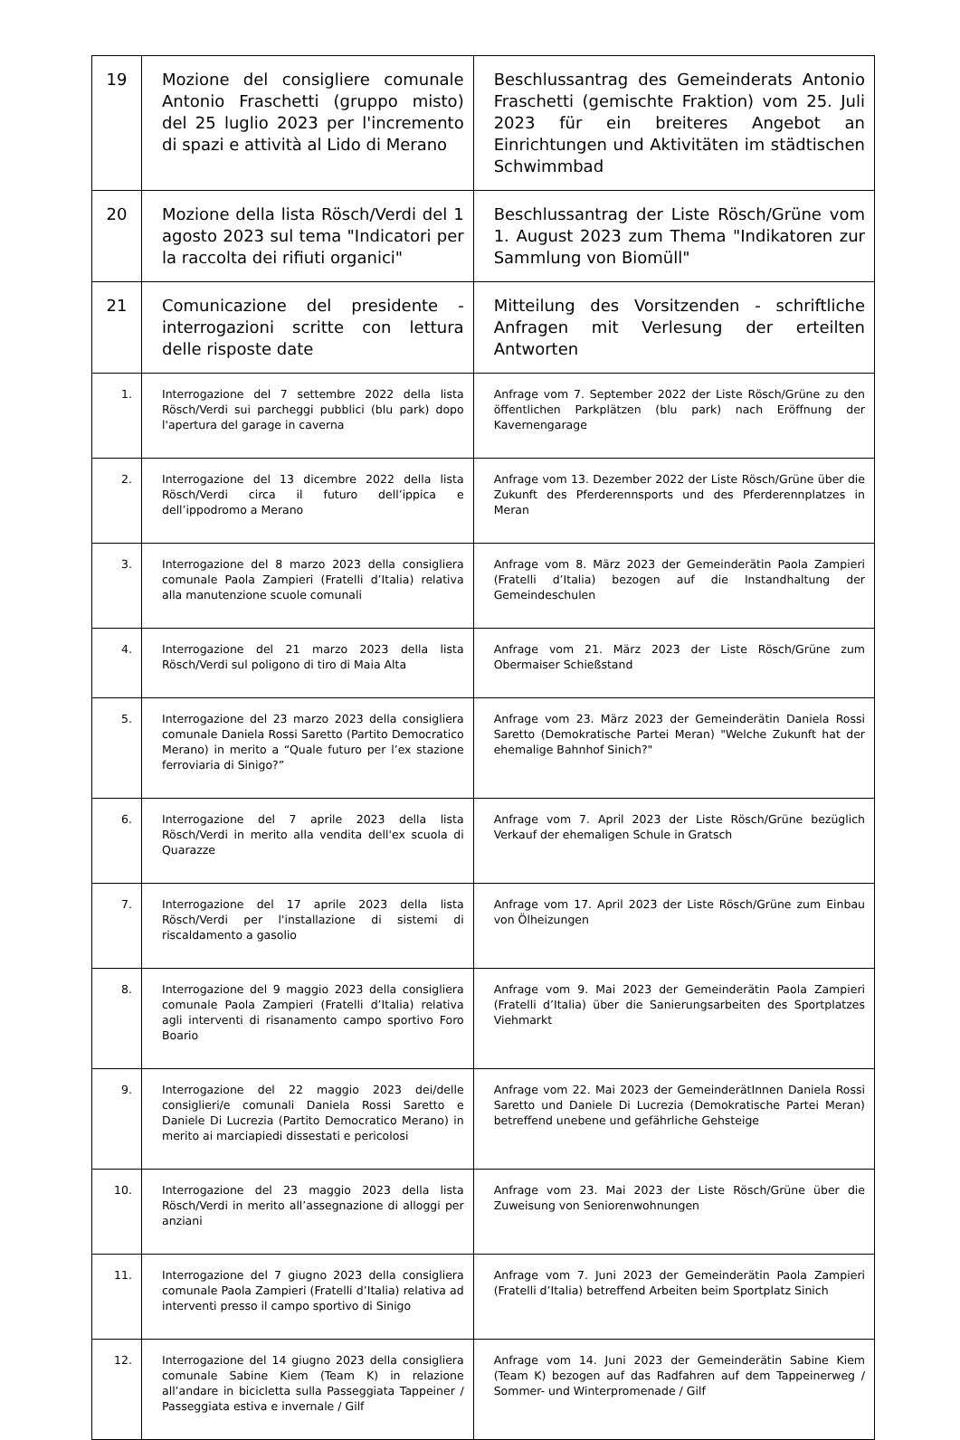| 19 | Mozione del consigliere comunale Antonio Fraschetti (gruppo misto) del 25 luglio 2023 per l'incremento di spazi e attività al Lido di Merano | Beschlussantrag des Gemeinderats Antonio Fraschetti (gemischte Fraktion) vom 25. Juli 2023 für ein breiteres Angebot an Einrichtungen und Aktivitäten im städtischen Schwimmbad |
| 20 | Mozione della lista Rösch/Verdi del 1 agosto 2023 sul tema "Indicatori per la raccolta dei rifiuti organici" | Beschlussantrag der Liste Rösch/Grüne vom 1. August 2023 zum Thema "Indikatoren zur Sammlung von Biomüll" |
| 21 | Comunicazione del presidente - interrogazioni scritte con lettura delle risposte date | Mitteilung des Vorsitzenden - schriftliche Anfragen mit Verlesung der erteilten Antworten |
| 1. | Interrogazione del 7 settembre 2022 della lista Rösch/Verdi sui parcheggi pubblici (blu park) dopo l'apertura del garage in caverna | Anfrage vom 7. September 2022 der Liste Rösch/Grüne zu den öffentlichen Parkplätzen (blu park) nach Eröffnung der Kavernengarage |
| 2. | Interrogazione del 13 dicembre 2022 della lista Rösch/Verdi circa il futuro dell’ippica e dell’ippodromo a Merano | Anfrage vom 13. Dezember 2022 der Liste Rösch/Grüne über die Zukunft des Pferderennsports und des Pferderennplatzes in Meran |
| 3. | Interrogazione del 8 marzo 2023 della consigliera comunale Paola Zampieri (Fratelli d’Italia) relativa alla manutenzione scuole comunali | Anfrage vom 8. März 2023 der Gemeinderätin Paola Zampieri (Fratelli d’Italia) bezogen auf die Instandhaltung der Gemeindeschulen |
| 4. | Interrogazione del 21 marzo 2023 della lista Rösch/Verdi sul poligono di tiro di Maia Alta | Anfrage vom 21. März 2023 der Liste Rösch/Grüne zum Obermaiser Schießstand |
| 5. | Interrogazione del 23 marzo 2023 della consigliera comunale Daniela Rossi Saretto (Partito Democratico Merano) in merito a “Quale futuro per l’ex stazione ferroviaria di Sinigo?” | Anfrage vom 23. März 2023 der Gemeinderätin Daniela Rossi Saretto (Demokratische Partei Meran) "Welche Zukunft hat der ehemalige Bahnhof Sinich?" |
| 6. | Interrogazione del 7 aprile 2023 della lista Rösch/Verdi in merito alla vendita dell'ex scuola di Quarazze | Anfrage vom 7. April 2023 der Liste Rösch/Grüne bezüglich Verkauf der ehemaligen Schule in Gratsch |
| 7. | Interrogazione del 17 aprile 2023 della lista Rösch/Verdi per l'installazione di sistemi di riscaldamento a gasolio | Anfrage vom 17. April 2023 der Liste Rösch/Grüne zum Einbau von Ölheizungen |
| 8. | Interrogazione del 9 maggio 2023 della consigliera comunale Paola Zampieri (Fratelli d’Italia) relativa agli interventi di risanamento campo sportivo Foro Boario | Anfrage vom 9. Mai 2023 der Gemeinderätin Paola Zampieri (Fratelli d’Italia) über die Sanierungsarbeiten des Sportplatzes Viehmarkt |
| 9. | Interrogazione del 22 maggio 2023 dei/delle consiglieri/e comunali Daniela Rossi Saretto e Daniele Di Lucrezia (Partito Democratico Merano) in merito ai marciapiedi dissestati e pericolosi | Anfrage vom 22. Mai 2023 der GemeinderätInnen Daniela Rossi Saretto und Daniele Di Lucrezia (Demokratische Partei Meran) betreffend unebene und gefährliche Gehsteige |
| 10. | Interrogazione del 23 maggio 2023 della lista Rösch/Verdi in merito all’assegnazione di alloggi per anziani | Anfrage vom 23. Mai 2023 der Liste Rösch/Grüne über die Zuweisung von Seniorenwohnungen |
| 11. | Interrogazione del 7 giugno 2023 della consigliera comunale Paola Zampieri (Fratelli d’Italia) relativa ad interventi presso il campo sportivo di Sinigo | Anfrage vom 7. Juni 2023 der Gemeinderätin Paola Zampieri (Fratelli d’Italia) betreffend Arbeiten beim Sportplatz Sinich |
| 12. | Interrogazione del 14 giugno 2023 della consigliera comunale Sabine Kiem (Team K) in relazione all’andare in bicicletta sulla Passeggiata Tappeiner / Passeggiata estiva e invernale / Gilf | Anfrage vom 14. Juni 2023 der Gemeinderätin Sabine Kiem (Team K) bezogen auf das Radfahren auf dem Tappeinerweg / Sommer- und Winterpromenade / Gilf |